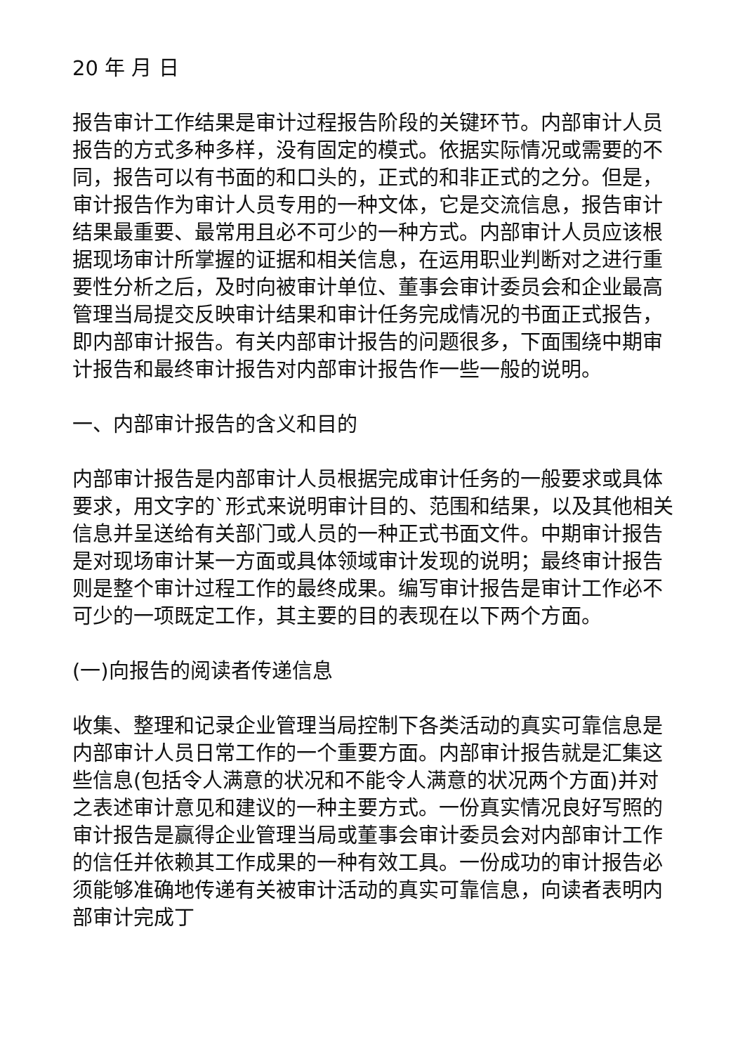20 年 月 日
报告审计工作结果是审计过程报告阶段的关键环节。内部审计人员报告的方式多种多样，没有固定的模式。依据实际情况或需要的不同，报告可以有书面的和口头的，正式的和非正式的之分。但是，审计报告作为审计人员专用的一种文体，它是交流信息，报告审计结果最重要、最常用且必不可少的一种方式。内部审计人员应该根据现场审计所掌握的证据和相关信息，在运用职业判断对之进行重要性分析之后，及时向被审计单位、董事会审计委员会和企业最高管理当局提交反映审计结果和审计任务完成情况的书面正式报告，即内部审计报告。有关内部审计报告的问题很多，下面围绕中期审计报告和最终审计报告对内部审计报告作一些一般的说明。
一、内部审计报告的含义和目的
内部审计报告是内部审计人员根据完成审计任务的一般要求或具体要求，用文字的`形式来说明审计目的、范围和结果，以及其他相关信息并呈送给有关部门或人员的一种正式书面文件。中期审计报告是对现场审计某一方面或具体领域审计发现的说明；最终审计报告则是整个审计过程工作的最终成果。编写审计报告是审计工作必不可少的一项既定工作，其主要的目的表现在以下两个方面。
(一)向报告的阅读者传递信息
收集、整理和记录企业管理当局控制下各类活动的真实可靠信息是内部审计人员日常工作的一个重要方面。内部审计报告就是汇集这些信息(包括令人满意的状况和不能令人满意的状况两个方面)并对之表述审计意见和建议的一种主要方式。一份真实情况良好写照的审计报告是赢得企业管理当局或董事会审计委员会对内部审计工作的信任并依赖其工作成果的一种有效工具。一份成功的审计报告必须能够准确地传递有关被审计活动的真实可靠信息，向读者表明内部审计完成丁